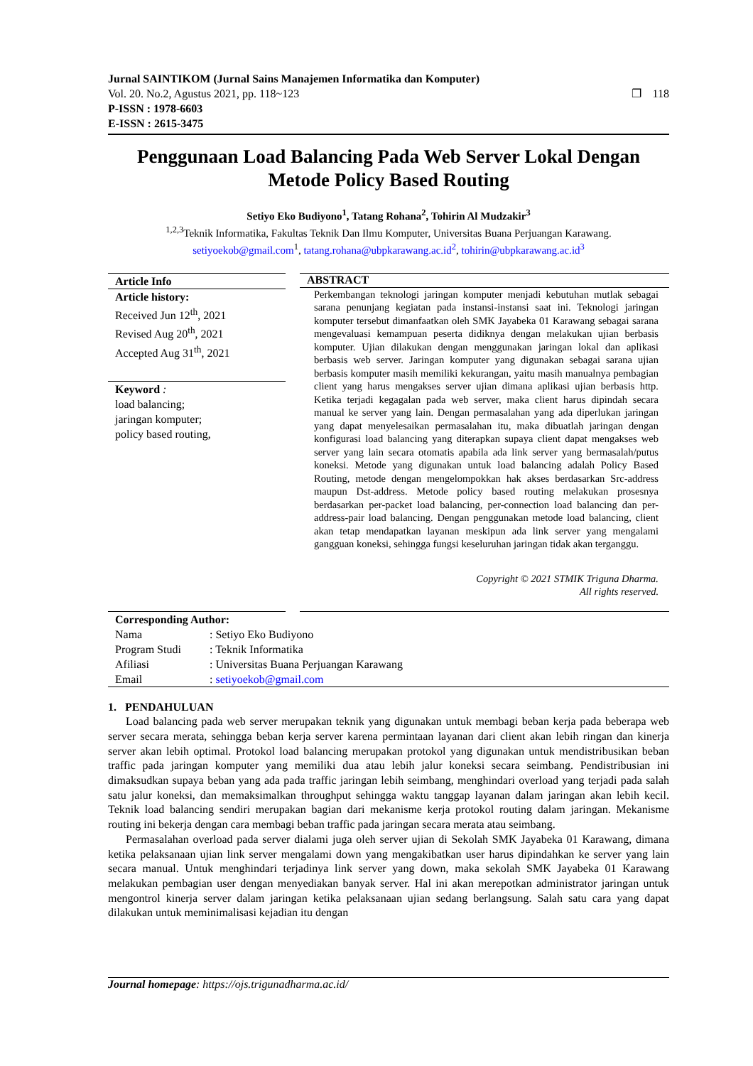Jurnal SAINTIKOM (Jurnal Sains Manajemen Informatika dan Komputer)
Vol. 20. No.2, Agustus 2021, pp. 118~123
P-ISSN : 1978-6603
E-ISSN : 2615-3475
❐ 118
Penggunaan Load Balancing Pada Web Server Lokal Dengan Metode Policy Based Routing
Setiyo Eko Budiyono<sup>1</sup>, Tatang Rohana<sup>2</sup>, Tohirin Al Mudzakir<sup>3</sup>
<sup>1,2,3</sup>Teknik Informatika, Fakultas Teknik Dan Ilmu Komputer, Universitas Buana Perjuangan Karawang.
setiyoekob@gmail.com<sup>1</sup>, tatang.rohana@ubpkarawang.ac.id<sup>2</sup>, tohirin@ubpkarawang.ac.id<sup>3</sup>
Article Info
Article history:
Received Jun 12<sup>th</sup>, 2021
Revised Aug 20<sup>th</sup>, 2021
Accepted Aug 31<sup>th</sup>, 2021
Keyword :
load balancing;
jaringan komputer;
policy based routing,
ABSTRACT
Perkembangan teknologi jaringan komputer menjadi kebutuhan mutlak sebagai sarana penunjang kegiatan pada instansi-instansi saat ini. Teknologi jaringan komputer tersebut dimanfaatkan oleh SMK Jayabeka 01 Karawang sebagai sarana mengevaluasi kemampuan peserta didiknya dengan melakukan ujian berbasis komputer. Ujian dilakukan dengan menggunakan jaringan lokal dan aplikasi berbasis web server. Jaringan komputer yang digunakan sebagai sarana ujian berbasis komputer masih memiliki kekurangan, yaitu masih manualnya pembagian client yang harus mengakses server ujian dimana aplikasi ujian berbasis http. Ketika terjadi kegagalan pada web server, maka client harus dipindah secara manual ke server yang lain. Dengan permasalahan yang ada diperlukan jaringan yang dapat menyelesaikan permasalahan itu, maka dibuatlah jaringan dengan konfigurasi load balancing yang diterapkan supaya client dapat mengakses web server yang lain secara otomatis apabila ada link server yang bermasalah/putus koneksi. Metode yang digunakan untuk load balancing adalah Policy Based Routing, metode dengan mengelompokkan hak akses berdasarkan Src-address maupun Dst-address. Metode policy based routing melakukan prosesnya berdasarkan per-packet load balancing, per-connection load balancing dan per-address-pair load balancing. Dengan penggunakan metode load balancing, client akan tetap mendapatkan layanan meskipun ada link server yang mengalami gangguan koneksi, sehingga fungsi keseluruhan jaringan tidak akan terganggu.
Copyright © 2021 STMIK Triguna Dharma.
All rights reserved.
Corresponding Author:
| Nama | : Setiyo Eko Budiyono |
| Program Studi | : Teknik Informatika |
| Afiliasi | : Universitas Buana Perjuangan Karawang |
| Email | : setiyoekob@gmail.com |
1. PENDAHULUAN
Load balancing pada web server merupakan teknik yang digunakan untuk membagi beban kerja pada beberapa web server secara merata, sehingga beban kerja server karena permintaan layanan dari client akan lebih ringan dan kinerja server akan lebih optimal. Protokol load balancing merupakan protokol yang digunakan untuk mendistribusikan beban traffic pada jaringan komputer yang memiliki dua atau lebih jalur koneksi secara seimbang. Pendistribusian ini dimaksudkan supaya beban yang ada pada traffic jaringan lebih seimbang, menghindari overload yang terjadi pada salah satu jalur koneksi, dan memaksimalkan throughput sehingga waktu tanggap layanan dalam jaringan akan lebih kecil. Teknik load balancing sendiri merupakan bagian dari mekanisme kerja protokol routing dalam jaringan. Mekanisme routing ini bekerja dengan cara membagi beban traffic pada jaringan secara merata atau seimbang.
Permasalahan overload pada server dialami juga oleh server ujian di Sekolah SMK Jayabeka 01 Karawang, dimana ketika pelaksanaan ujian link server mengalami down yang mengakibatkan user harus dipindahkan ke server yang lain secara manual. Untuk menghindari terjadinya link server yang down, maka sekolah SMK Jayabeka 01 Karawang melakukan pembagian user dengan menyediakan banyak server. Hal ini akan merepotkan administrator jaringan untuk mengontrol kinerja server dalam jaringan ketika pelaksanaan ujian sedang berlangsung. Salah satu cara yang dapat dilakukan untuk meminimalisasi kejadian itu dengan
Journal homepage: https://ojs.trigunadharma.ac.id/